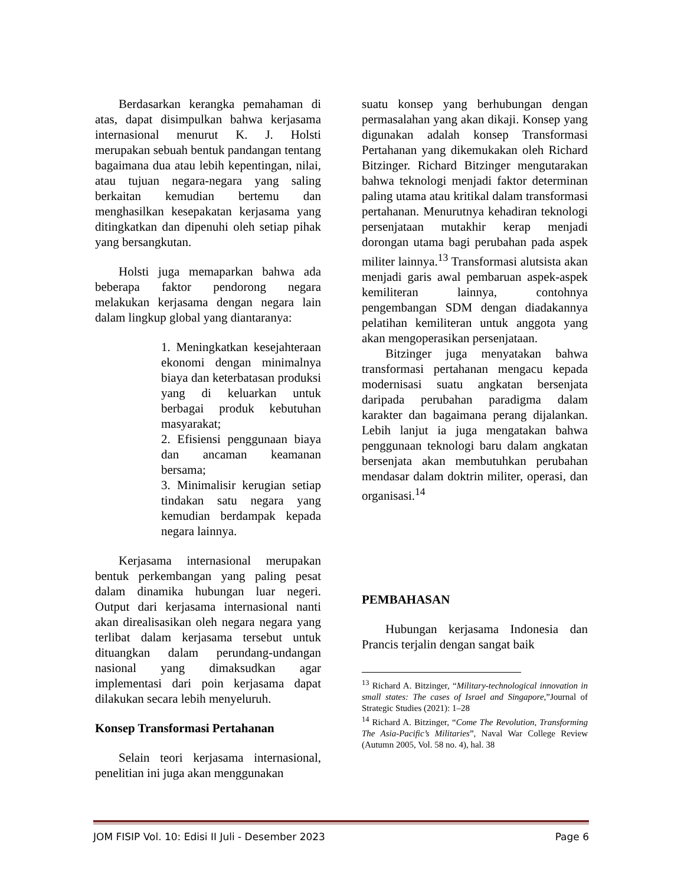Berdasarkan kerangka pemahaman di atas, dapat disimpulkan bahwa kerjasama internasional menurut K. J. Holsti merupakan sebuah bentuk pandangan tentang bagaimana dua atau lebih kepentingan, nilai, atau tujuan negara-negara yang saling berkaitan kemudian bertemu dan menghasilkan kesepakatan kerjasama yang ditingkatkan dan dipenuhi oleh setiap pihak yang bersangkutan.
Holsti juga memaparkan bahwa ada beberapa faktor pendorong negara melakukan kerjasama dengan negara lain dalam lingkup global yang diantaranya:
1. Meningkatkan kesejahteraan ekonomi dengan minimalnya biaya dan keterbatasan produksi yang di keluarkan untuk berbagai produk kebutuhan masyarakat;
2. Efisiensi penggunaan biaya dan ancaman keamanan bersama;
3. Minimalisir kerugian setiap tindakan satu negara yang kemudian berdampak kepada negara lainnya.
Kerjasama internasional merupakan bentuk perkembangan yang paling pesat dalam dinamika hubungan luar negeri. Output dari kerjasama internasional nanti akan direalisasikan oleh negara negara yang terlibat dalam kerjasama tersebut untuk dituangkan dalam perundang-undangan nasional yang dimaksudkan agar implementasi dari poin kerjasama dapat dilakukan secara lebih menyeluruh.
Konsep Transformasi Pertahanan
Selain teori kerjasama internasional, penelitian ini juga akan menggunakan
suatu konsep yang berhubungan dengan permasalahan yang akan dikaji. Konsep yang digunakan adalah konsep Transformasi Pertahanan yang dikemukakan oleh Richard Bitzinger. Richard Bitzinger mengutarakan bahwa teknologi menjadi faktor determinan paling utama atau kritikal dalam transformasi pertahanan. Menurutnya kehadiran teknologi persenjataan mutakhir kerap menjadi dorongan utama bagi perubahan pada aspek militer lainnya.<sup>13</sup> Transformasi alutsista akan menjadi garis awal pembaruan aspek-aspek kemiliteran lainnya, contohnya pengembangan SDM dengan diadakannya pelatihan kemiliteran untuk anggota yang akan mengoperasikan persenjataan.
Bitzinger juga menyatakan bahwa transformasi pertahanan mengacu kepada modernisasi suatu angkatan bersenjata daripada perubahan paradigma dalam karakter dan bagaimana perang dijalankan. Lebih lanjut ia juga mengatakan bahwa penggunaan teknologi baru dalam angkatan bersenjata akan membutuhkan perubahan mendasar dalam doktrin militer, operasi, dan organisasi.<sup>14</sup>
PEMBAHASAN
Hubungan kerjasama Indonesia dan Prancis terjalin dengan sangat baik
<sup>13</sup> Richard A. Bitzinger, “Military-technological innovation in small states: The cases of Israel and Singapore,”Journal of Strategic Studies (2021): 1–28
<sup>14</sup> Richard A. Bitzinger, “Come The Revolution, Transforming The Asia-Pacific’s Militaries”, Naval War College Review (Autumn 2005, Vol. 58 no. 4), hal. 38
JOM FISIP Vol. 10: Edisi II Juli - Desember 2023 Page 6